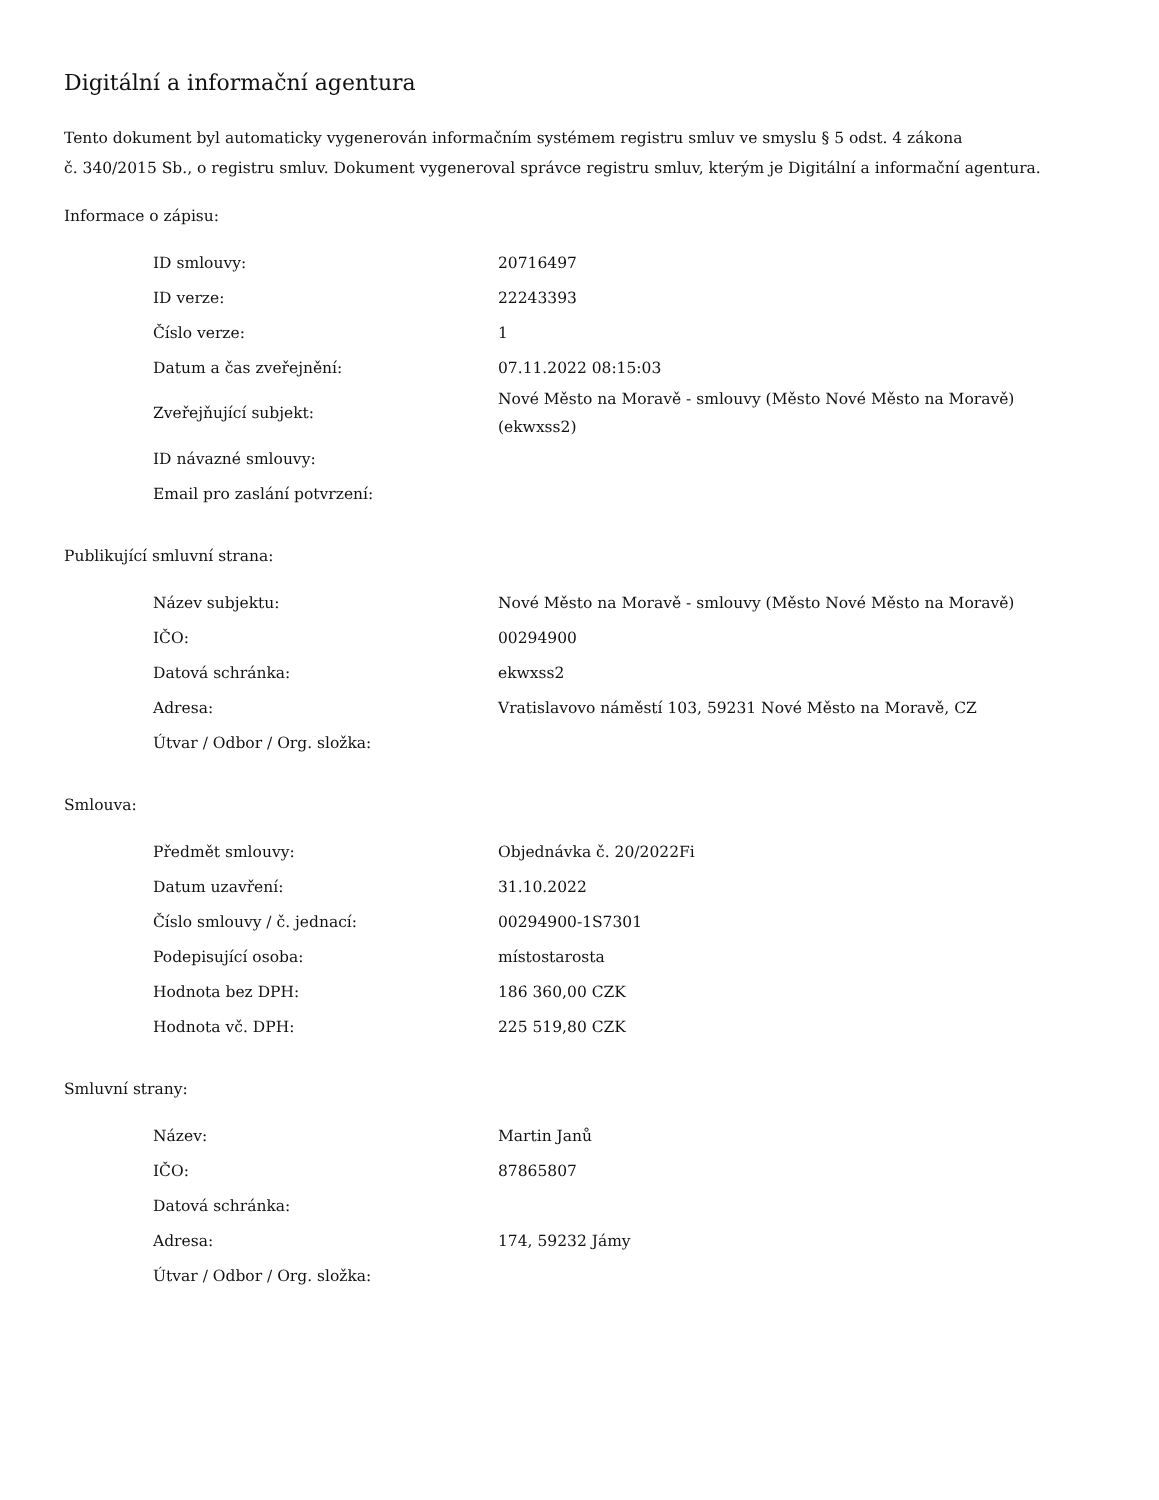Digitální a informační agentura
Tento dokument byl automaticky vygenerován informačním systémem registru smluv ve smyslu § 5 odst. 4 zákona
č. 340/2015 Sb., o registru smluv. Dokument vygeneroval správce registru smluv, kterým je Digitální a informační agentura.
Informace o zápisu:
| ID smlouvy: | 20716497 |
| ID verze: | 22243393 |
| Číslo verze: | 1 |
| Datum a čas zveřejnění: | 07.11.2022 08:15:03 |
| Zveřejňující subjekt: | Nové Město na Moravě - smlouvy (Město Nové Město na Moravě) (ekwxss2) |
| ID návazné smlouvy: | |
| Email pro zaslání potvrzení: | |
Publikující smluvní strana:
| Název subjektu: | Nové Město na Moravě - smlouvy (Město Nové Město na Moravě) |
| IČO: | 00294900 |
| Datová schránka: | ekwxss2 |
| Adresa: | Vratislavovo náměstí 103, 59231 Nové Město na Moravě, CZ |
| Útvar / Odbor / Org. složka: | |
Smlouva:
| Předmět smlouvy: | Objednávka č. 20/2022Fi |
| Datum uzavření: | 31.10.2022 |
| Číslo smlouvy / č. jednací: | 00294900-1S7301 |
| Podepisující osoba: | místostarosta |
| Hodnota bez DPH: | 186 360,00 CZK |
| Hodnota vč. DPH: | 225 519,80 CZK |
Smluvní strany:
| Název: | Martin Janů |
| IČO: | 87865807 |
| Datová schránka: | |
| Adresa: | 174, 59232 Jámy |
| Útvar / Odbor / Org. složka: | |